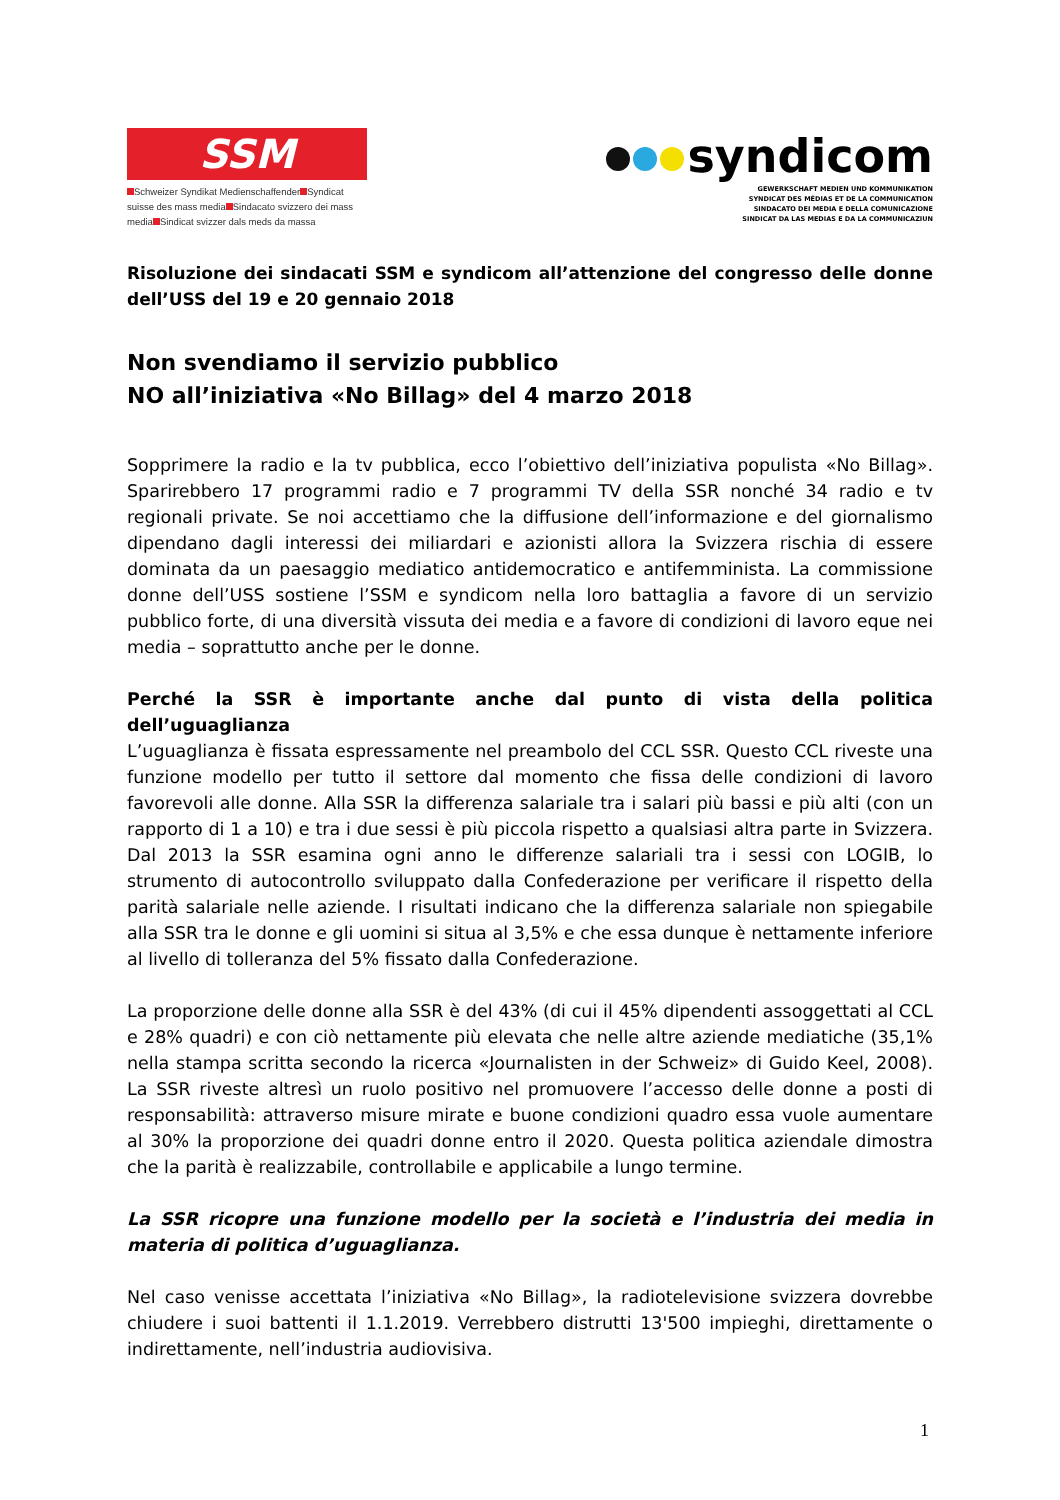SSM
Schweizer Syndikat Medienschaffender Syndicat suisse des mass media Sindacato svizzero dei mass media Sindicat svizzer dals meds da massa
syndicom
GEWERKSCHAFT MEDIEN UND KOMMUNIKATION
SYNDICAT DES MÉDIAS ET DE LA COMMUNICATION
SINDACATO DEI MEDIA E DELLA COMUNICAZIONE
SINDICAT DA LAS MEDIAS E DA LA COMMUNICAZIUN
Risoluzione dei sindacati SSM e syndicom all’attenzione del congresso delle donne dell’USS del 19 e 20 gennaio 2018
Non svendiamo il servizio pubblico
NO all’iniziativa «No Billag» del 4 marzo 2018
Sopprimere la radio e la tv pubblica, ecco l’obiettivo dell’iniziativa populista «No Billag». Sparirebbero 17 programmi radio e 7 programmi TV della SSR nonché 34 radio e tv regionali private. Se noi accettiamo che la diffusione dell’informazione e del giornalismo dipendano dagli interessi dei miliardari e azionisti allora la Svizzera rischia di essere dominata da un paesaggio mediatico antidemocratico e antifemminista. La commissione donne dell’USS sostiene l’SSM e syndicom nella loro battaglia a favore di un servizio pubblico forte, di una diversità vissuta dei media e a favore di condizioni di lavoro eque nei media – soprattutto anche per le donne.
Perché la SSR è importante anche dal punto di vista della politica dell’uguaglianza
L’uguaglianza è fissata espressamente nel preambolo del CCL SSR. Questo CCL riveste una funzione modello per tutto il settore dal momento che fissa delle condizioni di lavoro favorevoli alle donne. Alla SSR la differenza salariale tra i salari più bassi e più alti (con un rapporto di 1 a 10) e tra i due sessi è più piccola rispetto a qualsiasi altra parte in Svizzera. Dal 2013 la SSR esamina ogni anno le differenze salariali tra i sessi con LOGIB, lo strumento di autocontrollo sviluppato dalla Confederazione per verificare il rispetto della parità salariale nelle aziende. I risultati indicano che la differenza salariale non spiegabile alla SSR tra le donne e gli uomini si situa al 3,5% e che essa dunque è nettamente inferiore al livello di tolleranza del 5% fissato dalla Confederazione.
La proporzione delle donne alla SSR è del 43% (di cui il 45% dipendenti assoggettati al CCL e 28% quadri) e con ciò nettamente più elevata che nelle altre aziende mediatiche (35,1% nella stampa scritta secondo la ricerca «Journalisten in der Schweiz» di Guido Keel, 2008). La SSR riveste altresì un ruolo positivo nel promuovere l’accesso delle donne a posti di responsabilità: attraverso misure mirate e buone condizioni quadro essa vuole aumentare al 30% la proporzione dei quadri donne entro il 2020. Questa politica aziendale dimostra che la parità è realizzabile, controllabile e applicabile a lungo termine.
La SSR ricopre una funzione modello per la società e l’industria dei media in materia di politica d’uguaglianza.
Nel caso venisse accettata l’iniziativa «No Billag», la radiotelevisione svizzera dovrebbe chiudere i suoi battenti il 1.1.2019. Verrebbero distrutti 13'500 impieghi, direttamente o indirettamente, nell’industria audiovisiva.
1